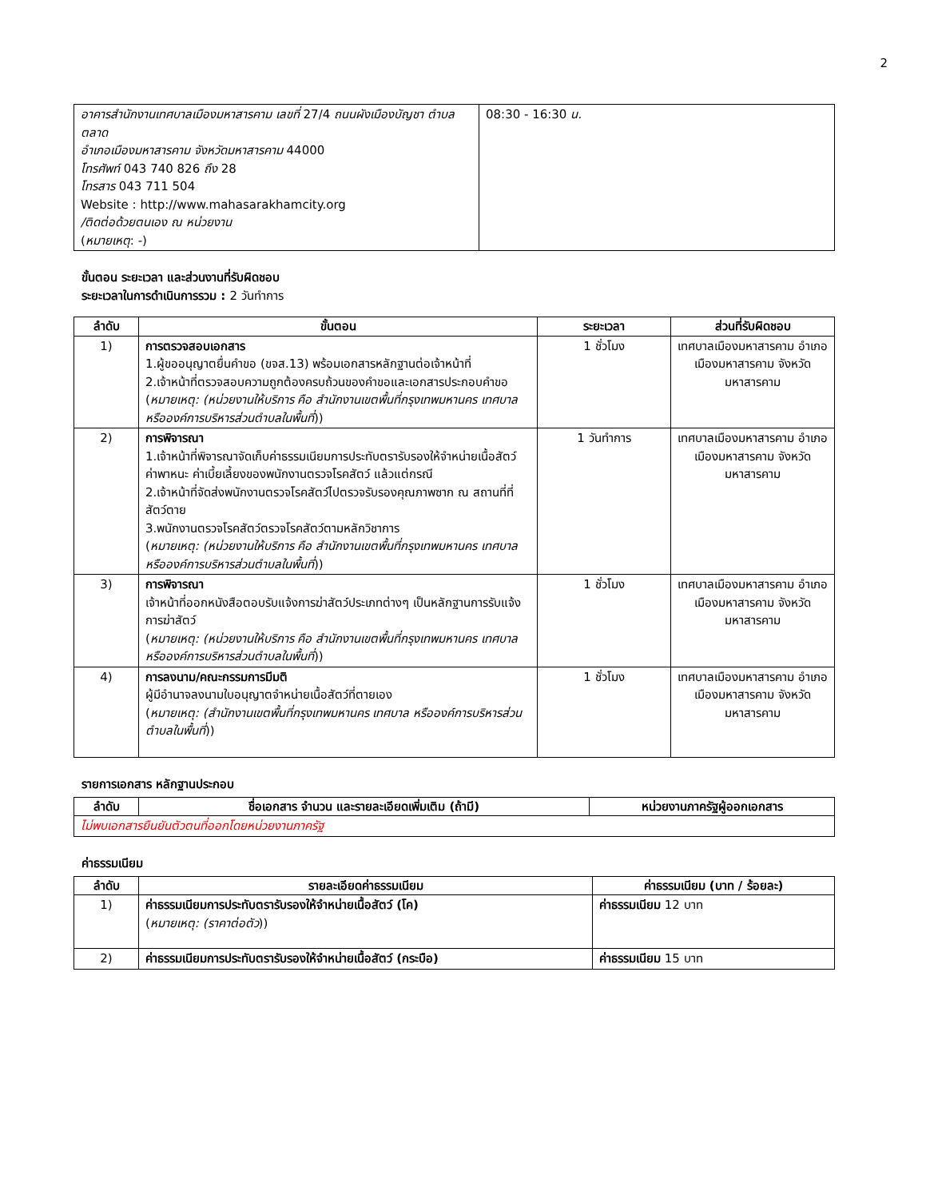2
| อาคารสำนักงานเทศบาลเมืองมหาสารคาม เลขที่ 27/4 ถนนผังเมืองบัญชา ตำบลตลาด อำเภอเมืองมหาสารคาม จังหวัดมหาสารคาม 44000 โทรศัพท์ 043 740 826 ถึง 28 โทรสาร 043 711 504 Website : http://www.mahasarakhamcity.org /ติดต่อด้วยตนเอง ณ หน่วยงาน ( หมายเหตุ : -) | 08:30 - 16:30 น. |
ขั้นตอน ระยะเวลา และส่วนงานที่รับผิดชอบ
ระยะเวลาในการดำเนินการรวม : 2 วันทำการ
| ลำดับ | ขั้นตอน | ระยะเวลา | ส่วนที่รับผิดชอบ |
| --- | --- | --- | --- |
| 1) | การตรวจสอบเอกสาร 1.ผู้ขออนุญาตยื่นคำขอ (ขจส.13) พร้อมเอกสารหลักฐานต่อเจ้าหน้าที่ 2.เจ้าหน้าที่ตรวจสอบความถูกต้องครบถ้วนของคำขอและเอกสารประกอบคำขอ ( หมายเหตุ: (หน่วยงานให้บริการ คือ สำนักงานเขตพื้นที่กรุงเทพมหานคร เทศบาล หรือองค์การบริหารส่วนตำบลในพื้นที่ )) | 1 ชั่วโมง | เทศบาลเมืองมหาสารคาม อำเภอเมืองมหาสารคาม จังหวัดมหาสารคาม |
| 2) | การพิจารณา 1.เจ้าหน้าที่พิจารณาจัดเก็บค่าธรรมเนียมการประทับตรารับรองให้จำหน่ายเนื้อสัตว์ ค่าพาหนะ ค่าเบี้ยเลี้ยงของพนักงานตรวจโรคสัตว์ แล้วแต่กรณี 2.เจ้าหน้าที่จัดส่งพนักงานตรวจโรคสัตว์ไปตรวจรับรองคุณภาพซาก ณ สถานที่ที่สัตว์ตาย 3.พนักงานตรวจโรคสัตว์ตรวจโรคสัตว์ตามหลักวิชาการ ( หมายเหตุ: (หน่วยงานให้บริการ คือ สำนักงานเขตพื้นที่กรุงเทพมหานคร เทศบาล หรือองค์การบริหารส่วนตำบลในพื้นที่ )) | 1 วันทำการ | เทศบาลเมืองมหาสารคาม อำเภอเมืองมหาสารคาม จังหวัดมหาสารคาม |
| 3) | การพิจารณา เจ้าหน้าที่ออกหนังสือตอบรับแจ้งการฆ่าสัตว์ประเภทต่างๆ เป็นหลักฐานการรับแจ้งการฆ่าสัตว์ ( หมายเหตุ: (หน่วยงานให้บริการ คือ สำนักงานเขตพื้นที่กรุงเทพมหานคร เทศบาล หรือองค์การบริหารส่วนตำบลในพื้นที่ )) | 1 ชั่วโมง | เทศบาลเมืองมหาสารคาม อำเภอเมืองมหาสารคาม จังหวัดมหาสารคาม |
| 4) | การลงนาม/คณะกรรมการมีมติ ผู้มีอำนาจลงนามใบอนุญาตจำหน่ายเนื้อสัตว์ที่ตายเอง ( หมายเหตุ: (สำนักงานเขตพื้นที่กรุงเทพมหานคร เทศบาล หรือองค์การบริหารส่วนตำบลในพื้นที่ )) | 1 ชั่วโมง | เทศบาลเมืองมหาสารคาม อำเภอเมืองมหาสารคาม จังหวัดมหาสารคาม |
รายการเอกสาร หลักฐานประกอบ
| ลำดับ | ชื่อเอกสาร จำนวน และรายละเอียดเพิ่มเติม (ถ้ามี) | หน่วยงานภาครัฐผู้ออกเอกสาร |
| --- | --- | --- |
| ไม่พบเอกสารยืนยันตัวตนที่ออกโดยหน่วยงานภาครัฐ | | |
ค่าธรรมเนียม
| ลำดับ | รายละเอียดค่าธรรมเนียม | ค่าธรรมเนียม (บาท / ร้อยละ) |
| --- | --- | --- |
| 1) | ค่าธรรมเนียมการประทับตรารับรองให้จำหน่ายเนื้อสัตว์ (โค) ( หมายเหตุ: (ราคาต่อตัว )) | ค่าธรรมเนียม 12 บาท |
| 2) | ค่าธรรมเนียมการประทับตรารับรองให้จำหน่ายเนื้อสัตว์ (กระบือ) | ค่าธรรมเนียม 15 บาท |